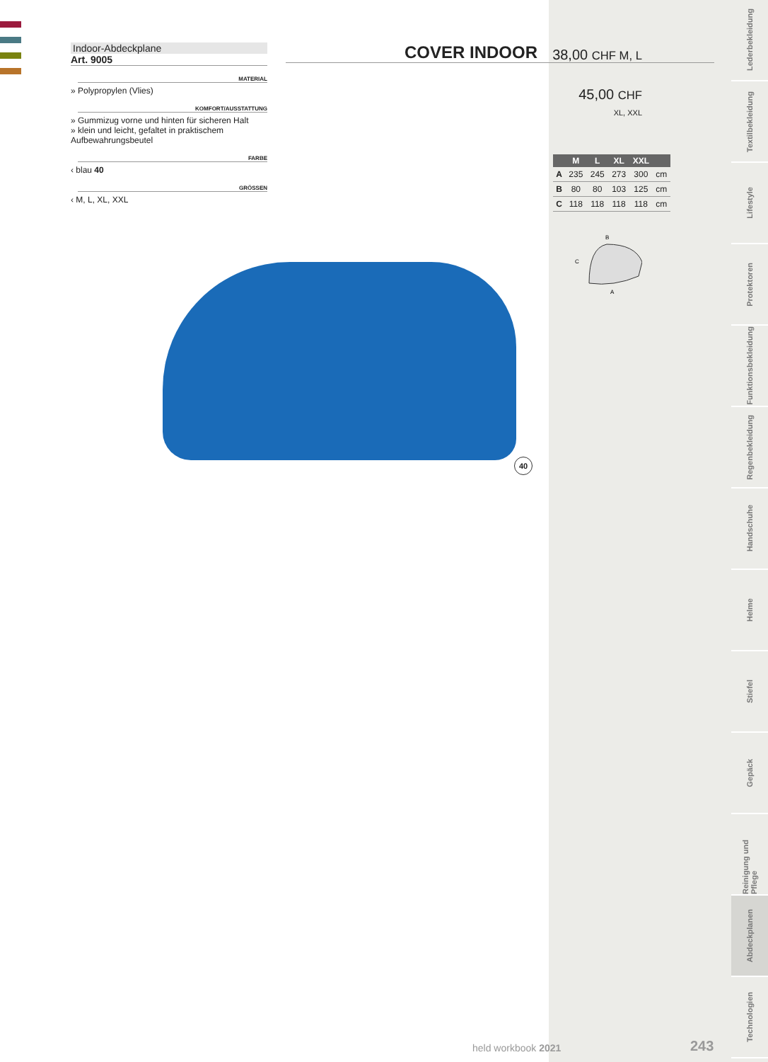Indoor-Abdeckplane
Art. 9005
MATERIAL
» Polypropylen (Vlies)
KOMFORT/AUSSTATTUNG
» Gummizug vorne und hinten für sicheren Halt
» klein und leicht, gefaltet in praktischem Aufbewahrungsbeutel
FARBE
‹ blau 40
GRÖSSEN
‹ M, L, XL, XXL
COVER INDOOR
38,00 CHF M, L
45,00 CHF
XL, XXL
| | M | L | XL | XXL | |
| --- | --- | --- | --- | --- | --- |
| A | 235 | 245 | 273 | 300 | cm |
| B | 80 | 80 | 103 | 125 | cm |
| C | 118 | 118 | 118 | 118 | cm |
C
A
B
40
held workbook 2021 243
Lederbekleidung
Textilbekleidung
Lifestyle
Protektoren
Funktionsbekleidung
Regenbekleidung
Handschuhe
Helme
Stiefel
Gepäck
Reinigung und Pflege
Abdeckplanen
Technologien